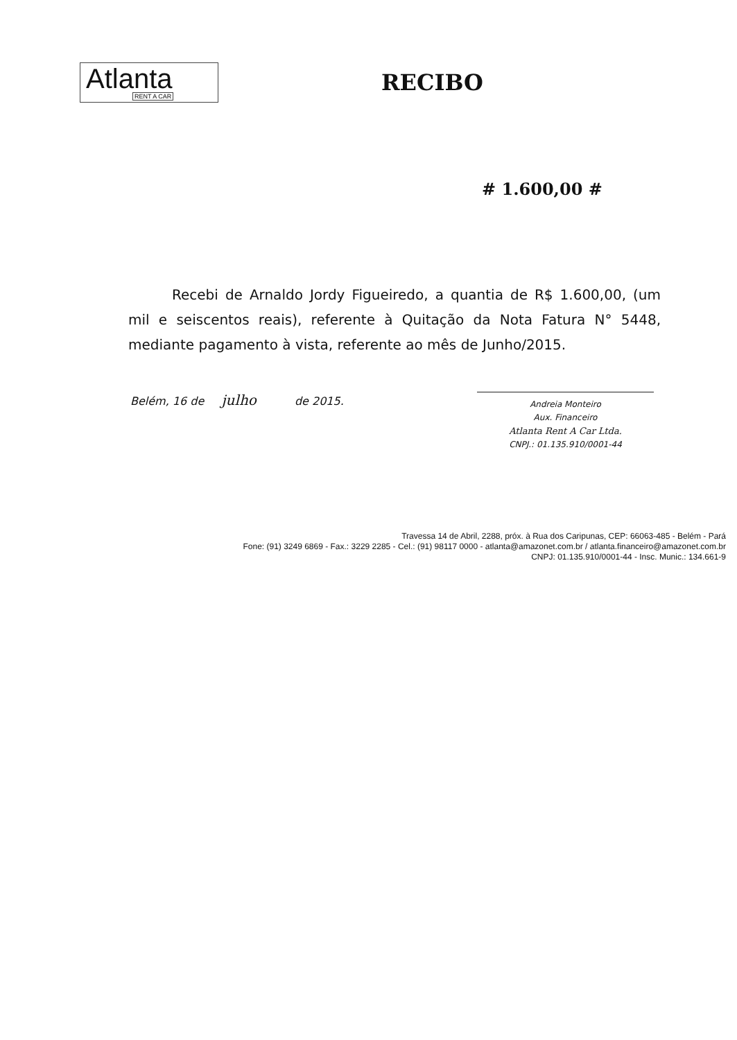Atlanta
RENT A CAR
RECIBO
# 1.600,00 #
Recebi de Arnaldo Jordy Figueiredo, a quantia de R$ 1.600,00, (um mil e seiscentos reais), referente à Quitação da Nota Fatura N° 5448, mediante pagamento à vista, referente ao mês de Junho/2015.
Belém, 16 de julho de 2015.
Andreia Monteiro
Aux. Financeiro
Atlanta Rent A Car Ltda.
CNPJ.: 01.135.910/0001-44
Travessa 14 de Abril, 2288, próx. à Rua dos Caripunas, CEP: 66063-485 - Belém - Pará
Fone: (91) 3249 6869 - Fax.: 3229 2285 - Cel.: (91) 98117 0000 - atlanta@amazonet.com.br / atlanta.financeiro@amazonet.com.br
CNPJ: 01.135.910/0001-44 - Insc. Munic.: 134.661-9